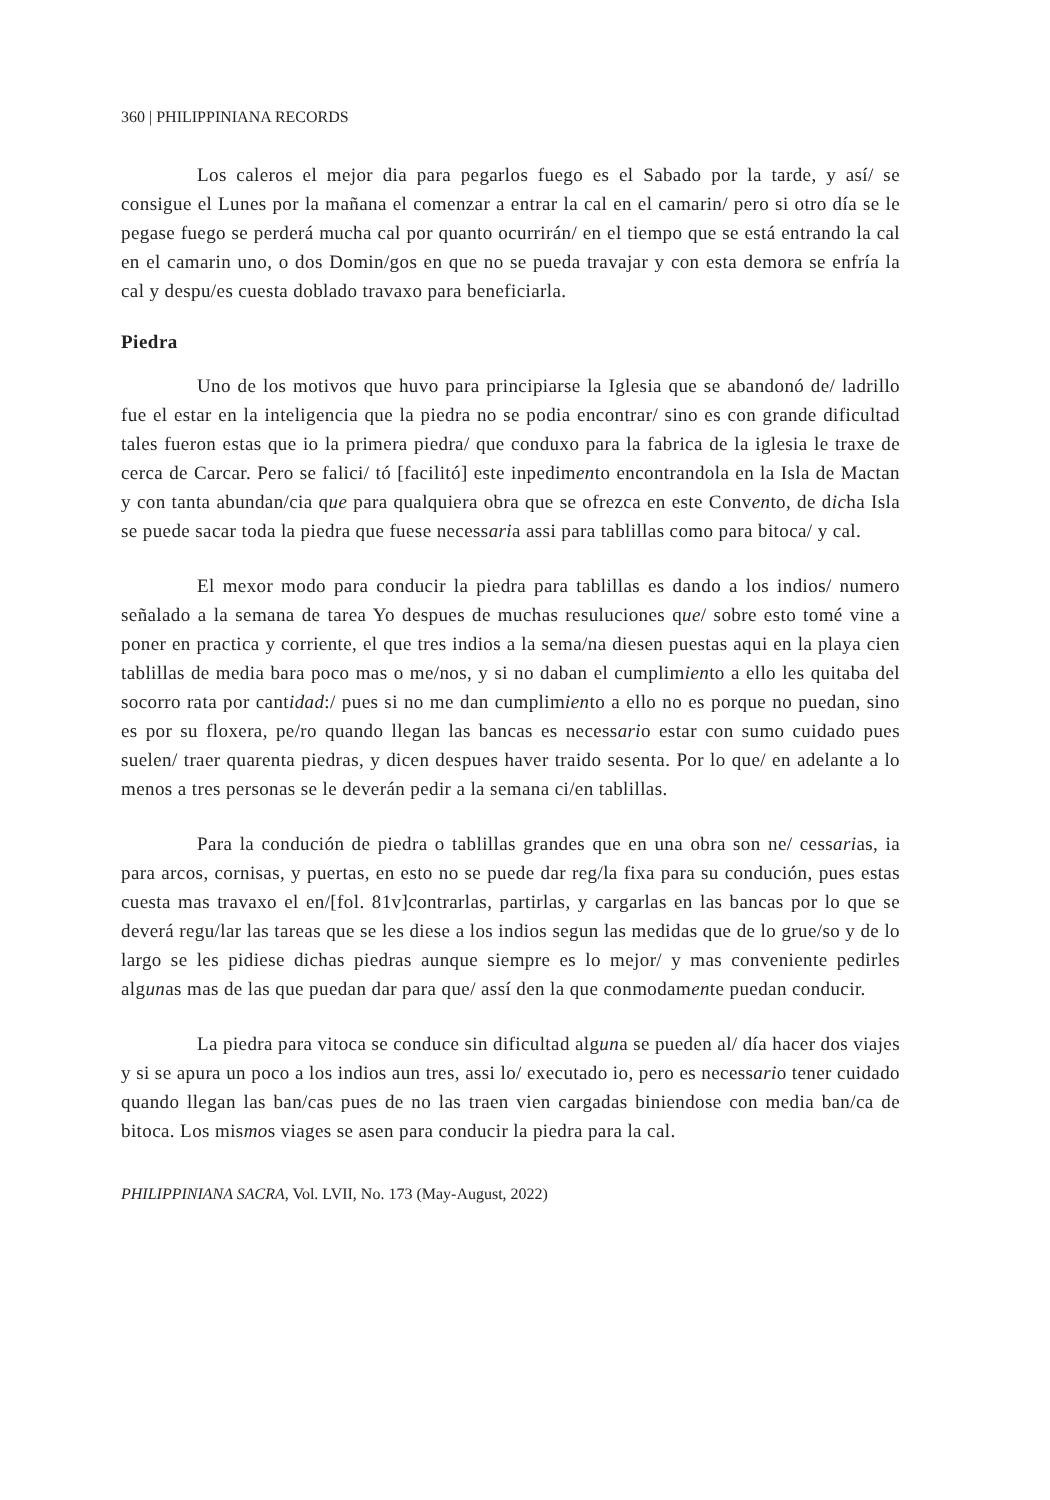360 | PHILIPPINIANA RECORDS
Los caleros el mejor dia para pegarlos fuego es el Sabado por la tarde, y así/ se consigue el Lunes por la mañana el comenzar a entrar la cal en el camarin/ pero si otro día se le pegase fuego se perderá mucha cal por quanto ocurrirán/ en el tiempo que se está entrando la cal en el camarin uno, o dos Domin/gos en que no se pueda travajar y con esta demora se enfría la cal y despu/es cuesta doblado travaxo para beneficiarla.
Piedra
Uno de los motivos que huvo para principiarse la Iglesia que se abandonó de/ ladrillo fue el estar en la inteligencia que la piedra no se podia encontrar/ sino es con grande dificultad tales fueron estas que io la primera piedra/ que conduxo para la fabrica de la iglesia le traxe de cerca de Carcar. Pero se falici/ tó [facilitó] este inpedimento encontrandola en la Isla de Mactan y con tanta abundan/cia que para qualquiera obra que se ofrezca en este Convento, de dicha Isla se puede sacar toda la piedra que fuese necessaria assi para tablillas como para bitoca/ y cal.
El mexor modo para conducir la piedra para tablillas es dando a los indios/ numero señalado a la semana de tarea Yo despues de muchas resuluciones que/ sobre esto tomé vine a poner en practica y corriente, el que tres indios a la sema/na diesen puestas aqui en la playa cien tablillas de media bara poco mas o me/nos, y si no daban el cumplimiento a ello les quitaba del socorro rata por cantidad:/ pues si no me dan cumplimiento a ello no es porque no puedan, sino es por su floxera, pe/ro quando llegan las bancas es necessario estar con sumo cuidado pues suelen/ traer quarenta piedras, y dicen despues haver traido sesenta. Por lo que/ en adelante a lo menos a tres personas se le deverán pedir a la semana ci/en tablillas.
Para la condución de piedra o tablillas grandes que en una obra son ne/ cessarias, ia para arcos, cornisas, y puertas, en esto no se puede dar reg/la fixa para su condución, pues estas cuesta mas travaxo el en/[fol. 81v]contrarlas, partirlas, y cargarlas en las bancas por lo que se deverá regu/lar las tareas que se les diese a los indios segun las medidas que de lo grue/so y de lo largo se les pidiese dichas piedras aunque siempre es lo mejor/ y mas conveniente pedirles algunas mas de las que puedan dar para que/ assí den la que conmodamente puedan conducir.
La piedra para vitoca se conduce sin dificultad alguna se pueden al/ día hacer dos viajes y si se apura un poco a los indios aun tres, assi lo/ executado io, pero es necessario tener cuidado quando llegan las ban/cas pues de no las traen vien cargadas biniendose con media ban/ca de bitoca. Los mismos viages se asen para conducir la piedra para la cal.
PHILIPPINIANA SACRA, Vol. LVII, No. 173 (May-August, 2022)